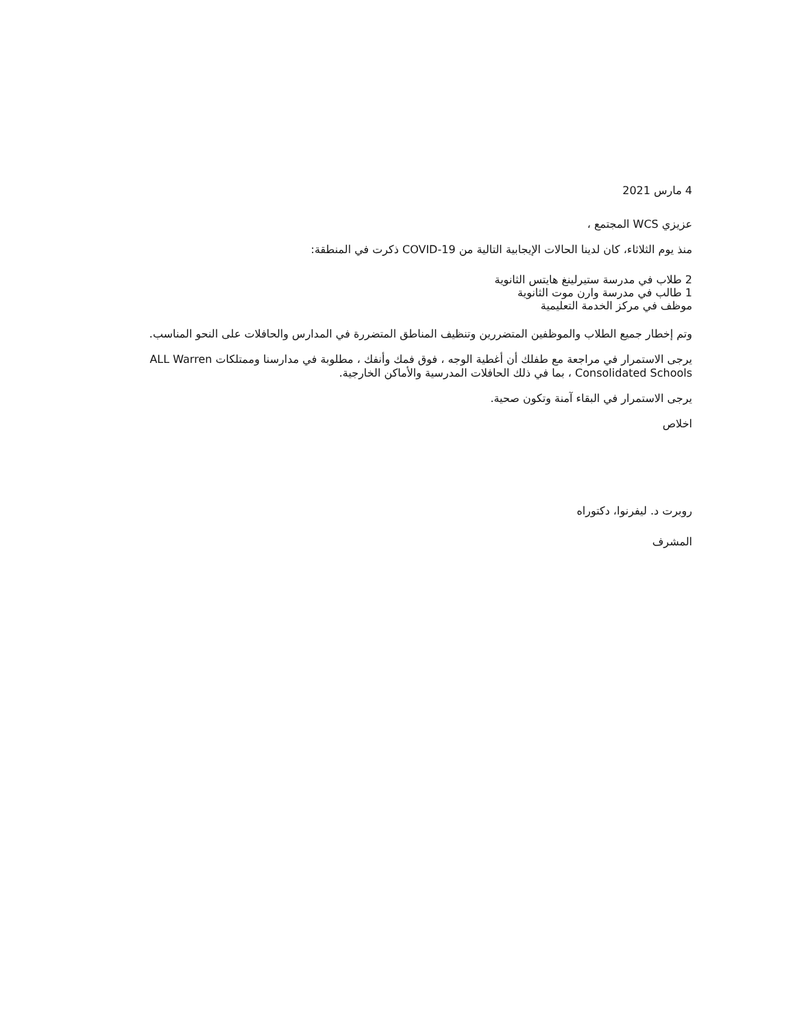4 مارس 2021
عزيزي WCS المجتمع ،
منذ يوم الثلاثاء، كان لدينا الحالات الإيجابية التالية من COVID-19 ذكرت في المنطقة:
2 طلاب في مدرسة ستيرلينغ هايتس الثانوية
1 طالب في مدرسة وارن موت الثانوية
موظف في مركز الخدمة التعليمية
وتم إخطار جميع الطلاب والموظفين المتضررين وتنظيف المناطق المتضررة في المدارس والحافلات على النحو المناسب.
يرجى الاستمرار في مراجعة مع طفلك أن أغطية الوجه ، فوق فمك وأنفك ، مطلوبة في مدارسنا وممتلكات ALL Warren Consolidated Schools ، بما في ذلك الحافلات المدرسية والأماكن الخارجية.
يرجى الاستمرار في البقاء آمنة وتكون صحية.
اخلاص
روبرت د. ليفرنوا، دكتوراه
المشرف